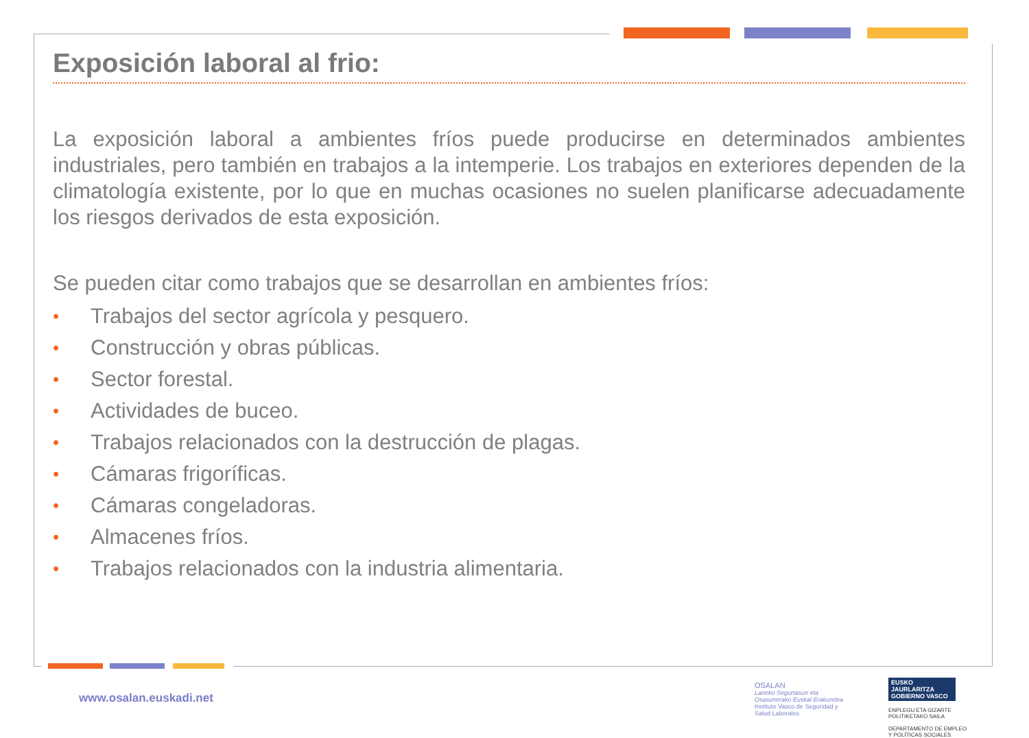Exposición laboral al frio:
La exposición laboral a ambientes fríos puede producirse en determinados ambientes industriales, pero también en trabajos a la intemperie. Los trabajos en exteriores dependen de la climatología existente, por lo que en muchas ocasiones no suelen planificarse adecuadamente los riesgos derivados de esta exposición.
Se pueden citar como trabajos que se desarrollan en ambientes fríos:
• Trabajos del sector agrícola y pesquero.
• Construcción y obras públicas.
• Sector forestal.
• Actividades de buceo.
• Trabajos relacionados con la destrucción de plagas.
• Cámaras frigoríficas.
• Cámaras congeladoras.
• Almacenes fríos.
• Trabajos relacionados con la industria alimentaria.
www.osalan.euskadi.net
OSALAN
Laneko Segurtasun eta
Osasunerako Euskal Erakundea
Instituto Vasco de Seguridad y
Salud Laborales
EUSKO JAURLARITZA
GOBIERNO VASCO
ENPLEGU ETA GIZARTE
POLITIKETAKO SAILA
DEPARTAMENTO DE EMPLEO
Y POLÍTICAS SOCIALES